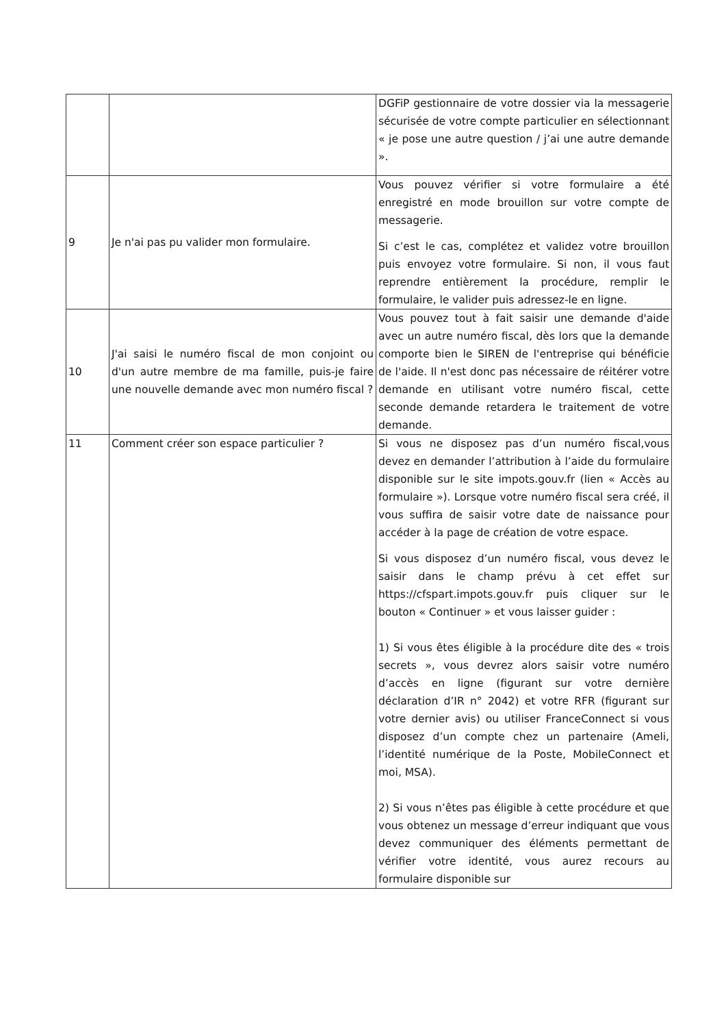| | | DGFiP gestionnaire de votre dossier via la messagerie sécurisée de votre compte particulier en sélectionnant « je pose une autre question / j’ai une autre demande ». |
| 9 | Je n'ai pas pu valider mon formulaire. | Vous pouvez vérifier si votre formulaire a été enregistré en mode brouillon sur votre compte de messagerie. Si c’est le cas, complétez et validez votre brouillon puis envoyez votre formulaire. Si non, il vous faut reprendre entièrement la procédure, remplir le formulaire, le valider puis adressez-le en ligne. |
| 10 | J'ai saisi le numéro fiscal de mon conjoint ou d'un autre membre de ma famille, puis-je faire une nouvelle demande avec mon numéro fiscal ? | Vous pouvez tout à fait saisir une demande d'aide avec un autre numéro fiscal, dès lors que la demande comporte bien le SIREN de l'entreprise qui bénéficie de l'aide. Il n'est donc pas nécessaire de réitérer votre demande en utilisant votre numéro fiscal, cette seconde demande retardera le traitement de votre demande. |
| 11 | Comment créer son espace particulier ? | Si vous ne disposez pas d’un numéro fiscal,vous devez en demander l’attribution à l’aide du formulaire disponible sur le site impots.gouv.fr (lien « Accès au formulaire »). Lorsque votre numéro fiscal sera créé, il vous suffira de saisir votre date de naissance pour accéder à la page de création de votre espace. Si vous disposez d’un numéro fiscal, vous devez le saisir dans le champ prévu à cet effet sur https://cfspart.impots.gouv.fr puis cliquer sur le bouton « Continuer » et vous laisser guider : 1) Si vous êtes éligible à la procédure dite des « trois secrets », vous devrez alors saisir votre numéro d’accès en ligne (figurant sur votre dernière déclaration d’IR n° 2042) et votre RFR (figurant sur votre dernier avis) ou utiliser FranceConnect si vous disposez d’un compte chez un partenaire (Ameli, l’identité numérique de la Poste, MobileConnect et moi, MSA). 2) Si vous n’êtes pas éligible à cette procédure et que vous obtenez un message d’erreur indiquant que vous devez communiquer des éléments permettant de vérifier votre identité, vous aurez recours au formulaire disponible sur |